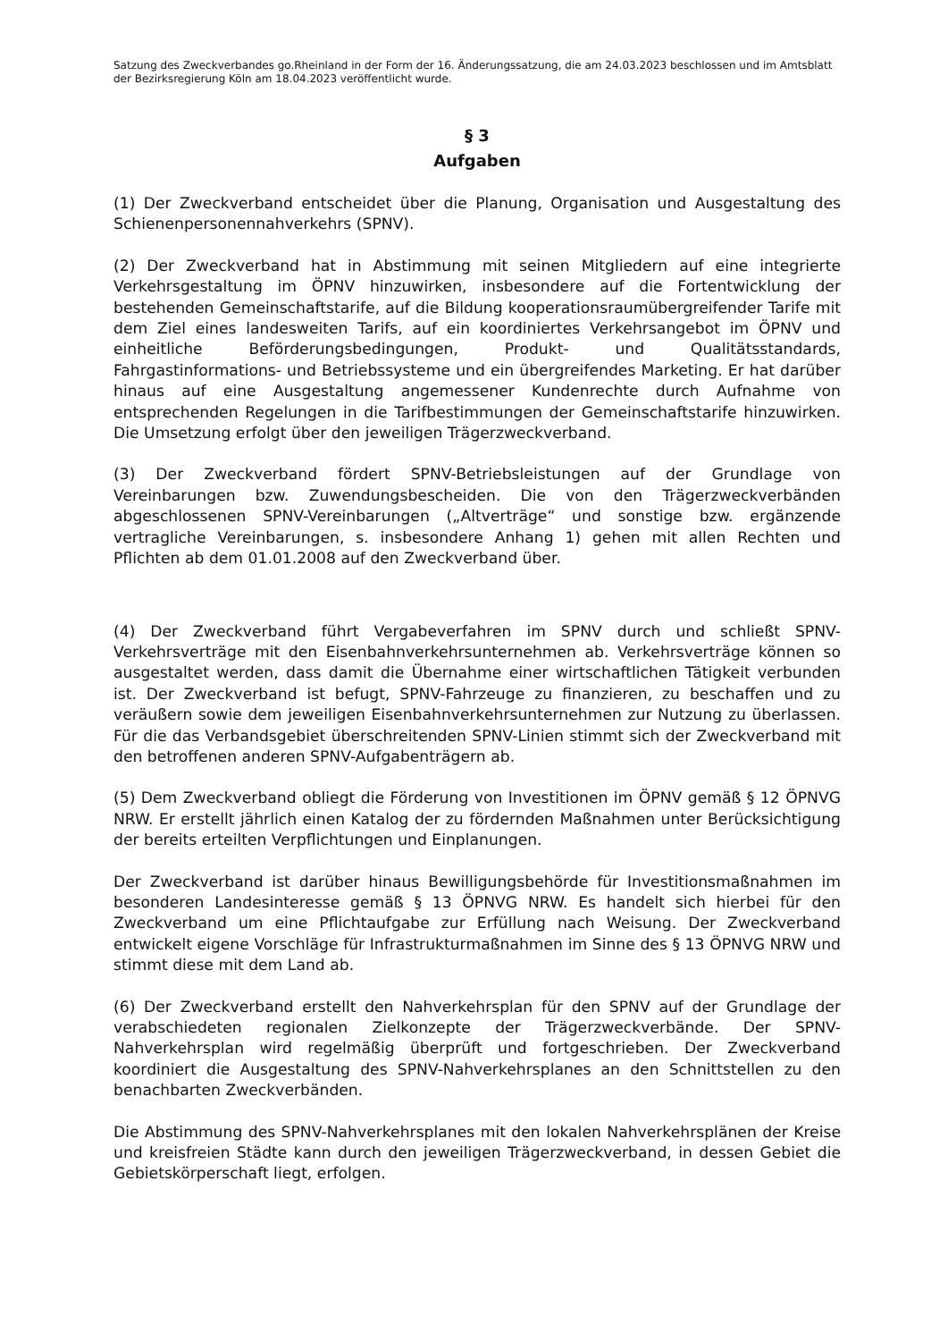Satzung des Zweckverbandes go.Rheinland in der Form der 16. Änderungssatzung, die am 24.03.2023 beschlossen und im Amtsblatt der Bezirksregierung Köln am 18.04.2023 veröffentlicht wurde.
§ 3
Aufgaben
(1) Der Zweckverband entscheidet über die Planung, Organisation und Ausgestaltung des Schienenpersonennahverkehrs (SPNV).
(2) Der Zweckverband hat in Abstimmung mit seinen Mitgliedern auf eine integrierte Verkehrsgestaltung im ÖPNV hinzuwirken, insbesondere auf die Fortentwicklung der bestehenden Gemeinschaftstarife, auf die Bildung kooperationsraumübergreifender Tarife mit dem Ziel eines landesweiten Tarifs, auf ein koordiniertes Verkehrsangebot im ÖPNV und einheitliche Beförderungsbedingungen, Produkt- und Qualitätsstandards, Fahrgastinformations- und Betriebssysteme und ein übergreifendes Marketing. Er hat darüber hinaus auf eine Ausgestaltung angemessener Kundenrechte durch Aufnahme von entsprechenden Regelungen in die Tarifbestimmungen der Gemeinschaftstarife hinzuwirken. Die Umsetzung erfolgt über den jeweiligen Trägerzweckverband.
(3) Der Zweckverband fördert SPNV-Betriebsleistungen auf der Grundlage von Vereinbarungen bzw. Zuwendungsbescheiden. Die von den Trägerzweckverbänden abgeschlossenen SPNV-Vereinbarungen („Altverträge“ und sonstige bzw. ergänzende vertragliche Vereinbarungen, s. insbesondere Anhang 1) gehen mit allen Rechten und Pflichten ab dem 01.01.2008 auf den Zweckverband über.
(4) Der Zweckverband führt Vergabeverfahren im SPNV durch und schließt SPNV-Verkehrsverträge mit den Eisenbahnverkehrsunternehmen ab. Verkehrsverträge können so ausgestaltet werden, dass damit die Übernahme einer wirtschaftlichen Tätigkeit verbunden ist. Der Zweckverband ist befugt, SPNV-Fahrzeuge zu finanzieren, zu beschaffen und zu veräußern sowie dem jeweiligen Eisenbahnverkehrsunternehmen zur Nutzung zu überlassen. Für die das Verbandsgebiet überschreitenden SPNV-Linien stimmt sich der Zweckverband mit den betroffenen anderen SPNV-Aufgabenträgern ab.
(5) Dem Zweckverband obliegt die Förderung von Investitionen im ÖPNV gemäß § 12 ÖPNVG NRW. Er erstellt jährlich einen Katalog der zu fördernden Maßnahmen unter Berücksichtigung der bereits erteilten Verpflichtungen und Einplanungen.
Der Zweckverband ist darüber hinaus Bewilligungsbehörde für Investitionsmaßnahmen im besonderen Landesinteresse gemäß § 13 ÖPNVG NRW. Es handelt sich hierbei für den Zweckverband um eine Pflichtaufgabe zur Erfüllung nach Weisung. Der Zweckverband entwickelt eigene Vorschläge für Infrastrukturmaßnahmen im Sinne des § 13 ÖPNVG NRW und stimmt diese mit dem Land ab.
(6) Der Zweckverband erstellt den Nahverkehrsplan für den SPNV auf der Grundlage der verabschiedeten regionalen Zielkonzepte der Trägerzweckverbände. Der SPNV-Nahverkehrsplan wird regelmäßig überprüft und fortgeschrieben. Der Zweckverband koordiniert die Ausgestaltung des SPNV-Nahverkehrsplanes an den Schnittstellen zu den benachbarten Zweckverbänden.
Die Abstimmung des SPNV-Nahverkehrsplanes mit den lokalen Nahverkehrsplänen der Kreise und kreisfreien Städte kann durch den jeweiligen Trägerzweckverband, in dessen Gebiet die Gebietskörperschaft liegt, erfolgen.